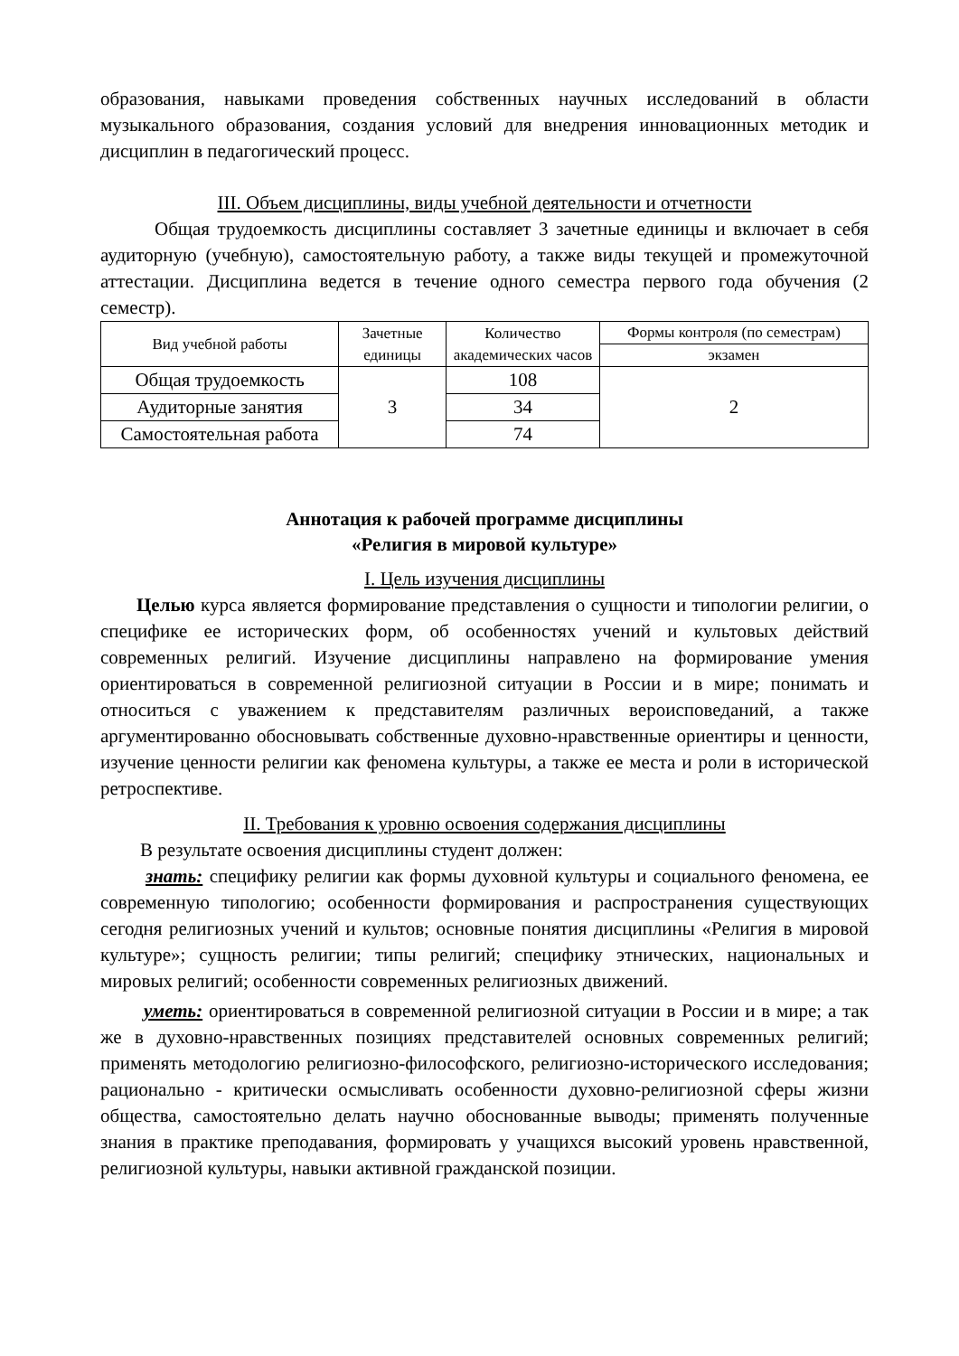образования, навыками проведения собственных научных исследований в области музыкального образования, создания условий для внедрения инновационных методик и дисциплин в педагогический процесс.
III. Объем дисциплины, виды учебной деятельности и отчетности
Общая трудоемкость дисциплины составляет 3 зачетные единицы и включает в себя аудиторную (учебную), самостоятельную работу, а также виды текущей и промежуточной аттестации. Дисциплина ведется в течение одного семестра первого года обучения (2 семестр).
| Вид учебной работы | Зачетные единицы | Количество академических часов | Формы контроля (по семестрам) |
| --- | --- | --- | --- |
| | | | экзамен |
| Общая трудоемкость | 3 | 108 | 2 |
| Аудиторные занятия | | 34 | |
| Самостоятельная работа | | 74 | |
Аннотация к рабочей программе дисциплины
«Религия в мировой культуре»
I. Цель изучения дисциплины
Целью курса является формирование представления о сущности и типологии религии, о специфике ее исторических форм, об особенностях учений и культовых действий современных религий. Изучение дисциплины направлено на формирование умения ориентироваться в современной религиозной ситуации в России и в мире; понимать и относиться с уважением к представителям различных вероисповеданий, а также аргументированно обосновывать собственные духовно-нравственные ориентиры и ценности, изучение ценности религии как феномена культуры, а также ее места и роли в исторической ретроспективе.
II. Требования к уровню освоения содержания дисциплины
В результате освоения дисциплины студент должен:
знать: специфику религии как формы духовной культуры и социального феномена, ее современную типологию; особенности формирования и распространения существующих сегодня религиозных учений и культов; основные понятия дисциплины «Религия в мировой культуре»; сущность религии; типы религий; специфику этнических, национальных и мировых религий; особенности современных религиозных движений.
уметь: ориентироваться в современной религиозной ситуации в России и в мире; а так же в духовно-нравственных позициях представителей основных современных религий; применять методологию религиозно-философского, религиозно-исторического исследования; рационально - критически осмысливать особенности духовно-религиозной сферы жизни общества, самостоятельно делать научно обоснованные выводы; применять полученные знания в практике преподавания, формировать у учащихся высокий уровень нравственной, религиозной культуры, навыки активной гражданской позиции.